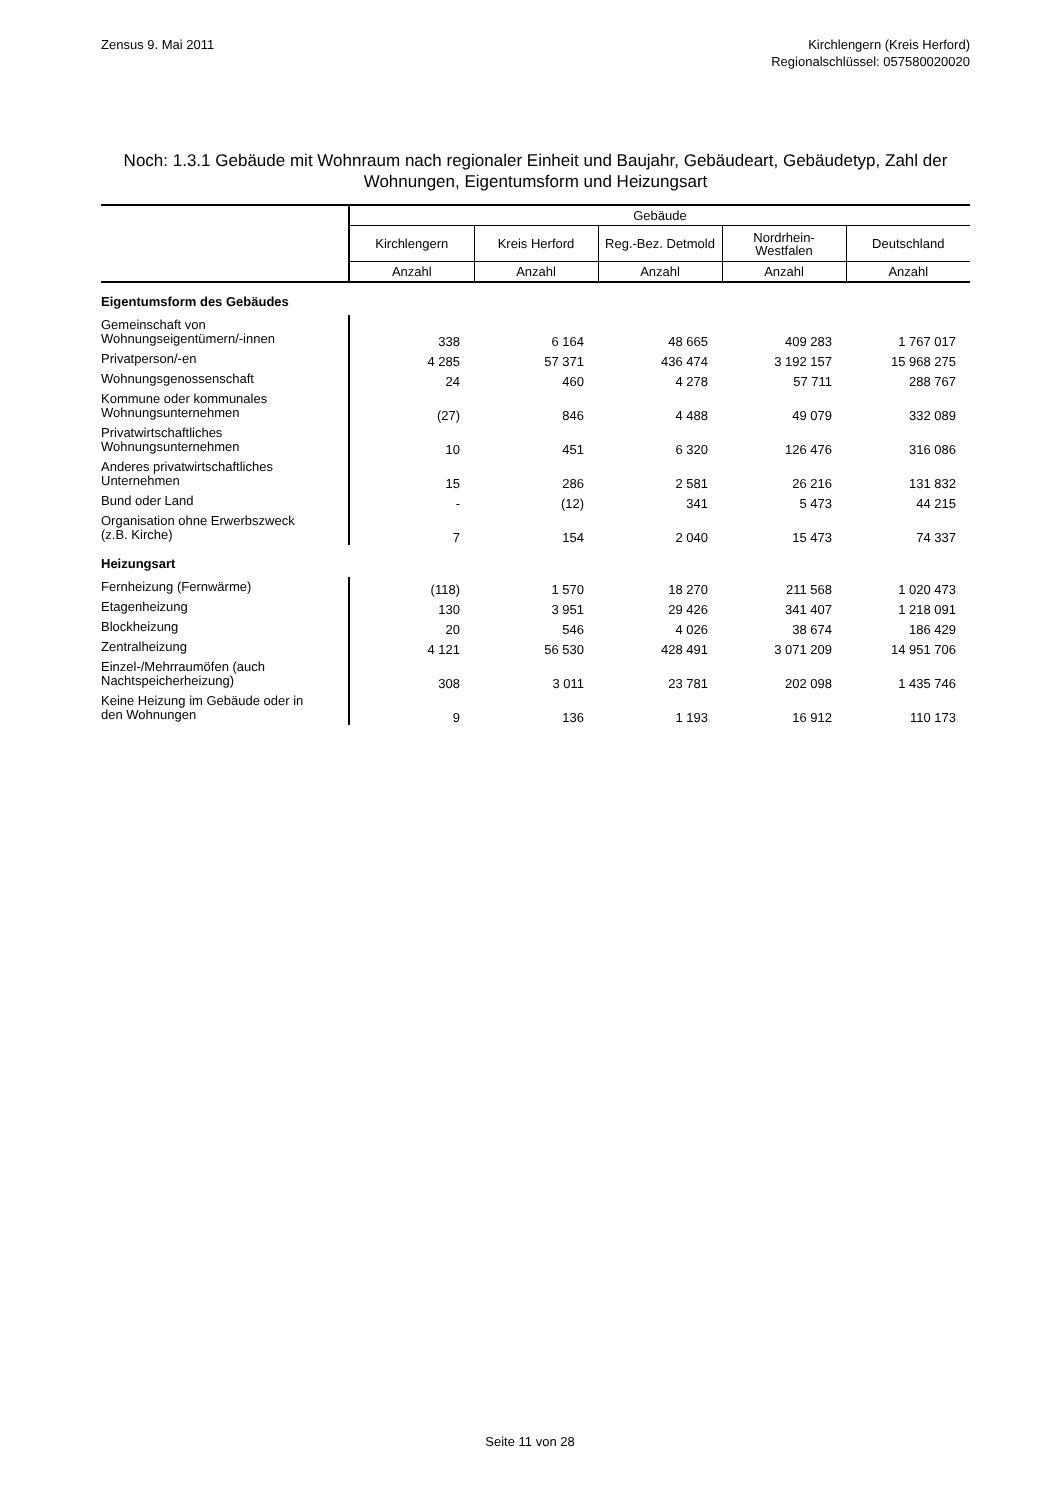Zensus 9. Mai 2011 Kirchlengern (Kreis Herford)
Regionalschlüssel: 057580020020
Noch: 1.3.1 Gebäude mit Wohnraum nach regionaler Einheit und Baujahr, Gebäudeart, Gebäudetyp, Zahl der Wohnungen, Eigentumsform und Heizungsart
| | Gebäude | | | | |
| --- | --- | --- | --- | --- | --- |
| | Kirchlengern | Kreis Herford | Reg.-Bez. Detmold | Nordrhein- Westfalen | Deutschland |
| | Anzahl | Anzahl | Anzahl | Anzahl | Anzahl |
| Eigentumsform des Gebäudes | | | | | |
| Gemeinschaft von Wohnungseigentümern/-innen | 338 | 6 164 | 48 665 | 409 283 | 1 767 017 |
| Privatperson/-en | 4 285 | 57 371 | 436 474 | 3 192 157 | 15 968 275 |
| Wohnungsgenossenschaft | 24 | 460 | 4 278 | 57 711 | 288 767 |
| Kommune oder kommunales Wohnungsunternehmen | (27) | 846 | 4 488 | 49 079 | 332 089 |
| Privatwirtschaftliches Wohnungsunternehmen | 10 | 451 | 6 320 | 126 476 | 316 086 |
| Anderes privatwirtschaftliches Unternehmen | 15 | 286 | 2 581 | 26 216 | 131 832 |
| Bund oder Land | - | (12) | 341 | 5 473 | 44 215 |
| Organisation ohne Erwerbszweck (z.B. Kirche) | 7 | 154 | 2 040 | 15 473 | 74 337 |
| Heizungsart | | | | | |
| Fernheizung (Fernwärme) | (118) | 1 570 | 18 270 | 211 568 | 1 020 473 |
| Etagenheizung | 130 | 3 951 | 29 426 | 341 407 | 1 218 091 |
| Blockheizung | 20 | 546 | 4 026 | 38 674 | 186 429 |
| Zentralheizung | 4 121 | 56 530 | 428 491 | 3 071 209 | 14 951 706 |
| Einzel-/Mehrraumöfen (auch Nachtspeicherheizung) | 308 | 3 011 | 23 781 | 202 098 | 1 435 746 |
| Keine Heizung im Gebäude oder in den Wohnungen | 9 | 136 | 1 193 | 16 912 | 110 173 |
Seite 11 von 28